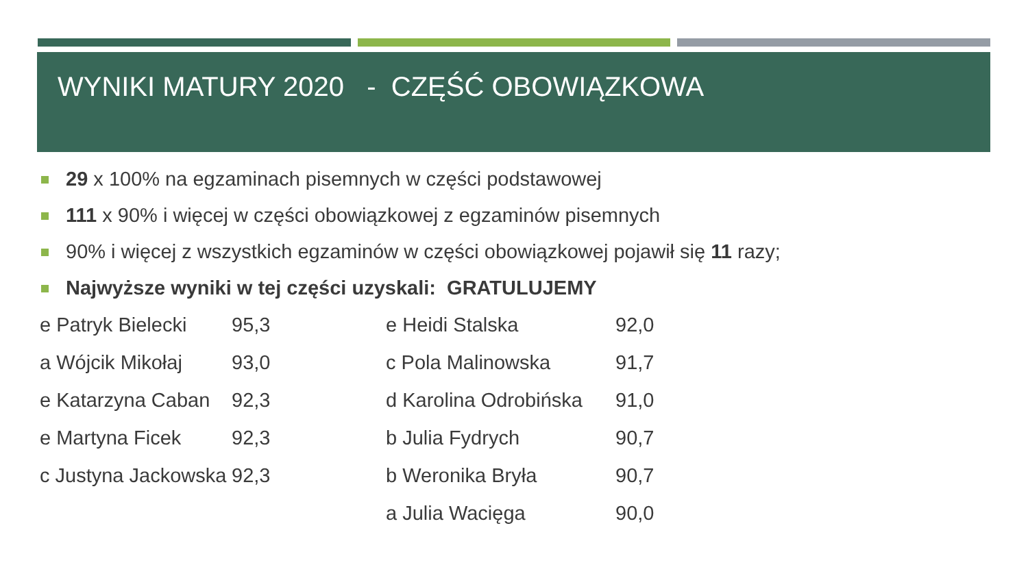WYNIKI MATURY 2020 - CZĘŚĆ OBOWIĄZKOWA
29 x 100% na egzaminach pisemnych w części podstawowej
111 x 90% i więcej w części obowiązkowej z egzaminów pisemnych
90% i więcej z wszystkich egzaminów w części obowiązkowej pojawił się 11 razy;
Najwyższe wyniki w tej części uzyskali: GRATULUJEMY
| e Patryk Bielecki | 95,3 | e Heidi Stalska | 92,0 |
| a Wójcik Mikołaj | 93,0 | c Pola Malinowska | 91,7 |
| e Katarzyna Caban | 92,3 | d Karolina Odrobińska | 91,0 |
| e Martyna Ficek | 92,3 | b Julia Fydrych | 90,7 |
| c Justyna Jackowska | 92,3 | b Weronika Bryła | 90,7 |
| | | a Julia Wacięga | 90,0 |